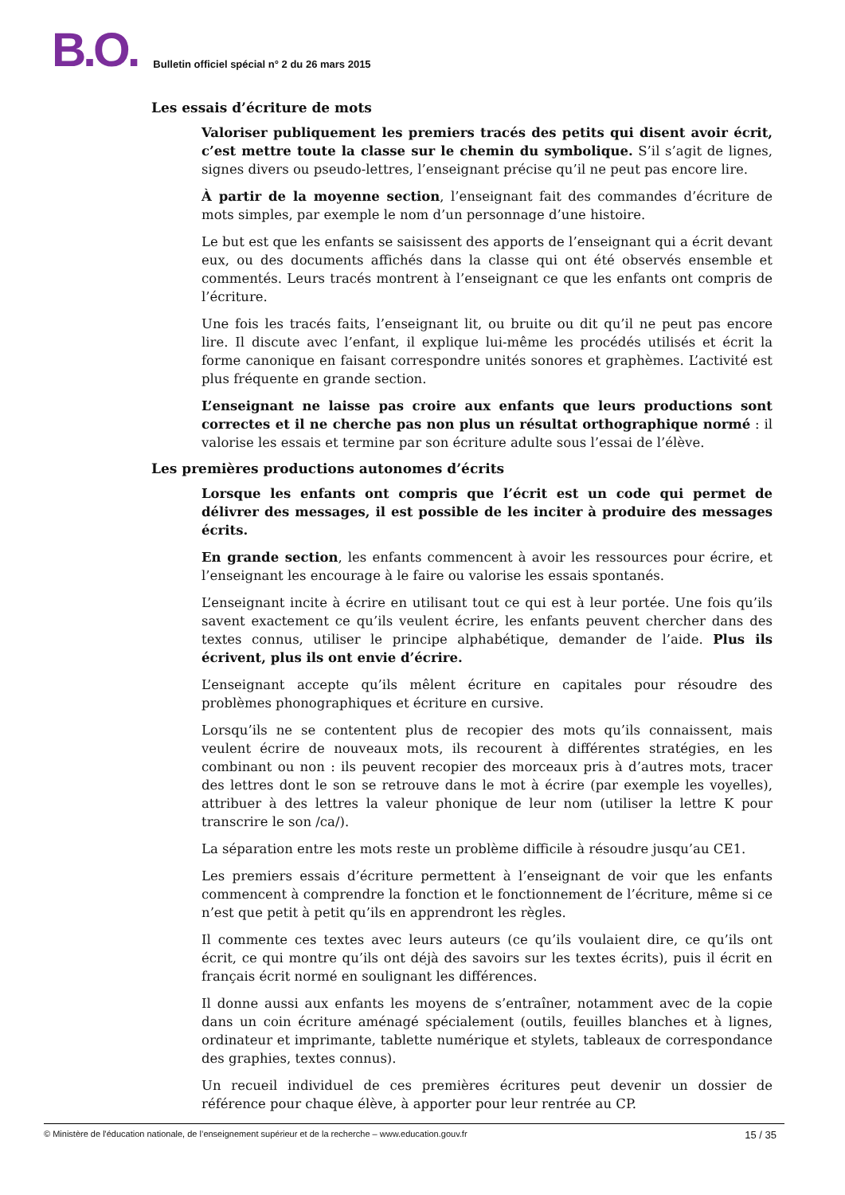B.O. Bulletin officiel spécial n° 2 du 26 mars 2015
Les essais d’écriture de mots
Valoriser publiquement les premiers tracés des petits qui disent avoir écrit, c’est mettre toute la classe sur le chemin du symbolique. S’il s’agit de lignes, signes divers ou pseudo-lettres, l’enseignant précise qu’il ne peut pas encore lire.
À partir de la moyenne section, l’enseignant fait des commandes d’écriture de mots simples, par exemple le nom d’un personnage d’une histoire.
Le but est que les enfants se saisissent des apports de l’enseignant qui a écrit devant eux, ou des documents affichés dans la classe qui ont été observés ensemble et commentés. Leurs tracés montrent à l’enseignant ce que les enfants ont compris de l’écriture.
Une fois les tracés faits, l’enseignant lit, ou bruite ou dit qu’il ne peut pas encore lire. Il discute avec l’enfant, il explique lui-même les procédés utilisés et écrit la forme canonique en faisant correspondre unités sonores et graphèmes. L’activité est plus fréquente en grande section.
L’enseignant ne laisse pas croire aux enfants que leurs productions sont correctes et il ne cherche pas non plus un résultat orthographique normé : il valorise les essais et termine par son écriture adulte sous l’essai de l’élève.
Les premières productions autonomes d’écrits
Lorsque les enfants ont compris que l’écrit est un code qui permet de délivrer des messages, il est possible de les inciter à produire des messages écrits.
En grande section, les enfants commencent à avoir les ressources pour écrire, et l’enseignant les encourage à le faire ou valorise les essais spontanés.
L’enseignant incite à écrire en utilisant tout ce qui est à leur portée. Une fois qu’ils savent exactement ce qu’ils veulent écrire, les enfants peuvent chercher dans des textes connus, utiliser le principe alphabétique, demander de l’aide. Plus ils écrivent, plus ils ont envie d’écrire.
L’enseignant accepte qu’ils mêlent écriture en capitales pour résoudre des problèmes phonographiques et écriture en cursive.
Lorsqu’ils ne se contentent plus de recopier des mots qu’ils connaissent, mais veulent écrire de nouveaux mots, ils recourent à différentes stratégies, en les combinant ou non : ils peuvent recopier des morceaux pris à d’autres mots, tracer des lettres dont le son se retrouve dans le mot à écrire (par exemple les voyelles), attribuer à des lettres la valeur phonique de leur nom (utiliser la lettre K pour transcrire le son /ca/).
La séparation entre les mots reste un problème difficile à résoudre jusqu’au CE1.
Les premiers essais d’écriture permettent à l’enseignant de voir que les enfants commencent à comprendre la fonction et le fonctionnement de l’écriture, même si ce n’est que petit à petit qu’ils en apprendront les règles.
Il commente ces textes avec leurs auteurs (ce qu’ils voulaient dire, ce qu’ils ont écrit, ce qui montre qu’ils ont déjà des savoirs sur les textes écrits), puis il écrit en français écrit normé en soulignant les différences.
Il donne aussi aux enfants les moyens de s’entraîner, notamment avec de la copie dans un coin écriture aménagé spécialement (outils, feuilles blanches et à lignes, ordinateur et imprimante, tablette numérique et stylets, tableaux de correspondance des graphies, textes connus).
Un recueil individuel de ces premières écritures peut devenir un dossier de référence pour chaque élève, à apporter pour leur rentrée au CP.
© Ministère de l'éducation nationale, de l’enseignement supérieur et de la recherche – www.education.gouv.fr 15 / 35